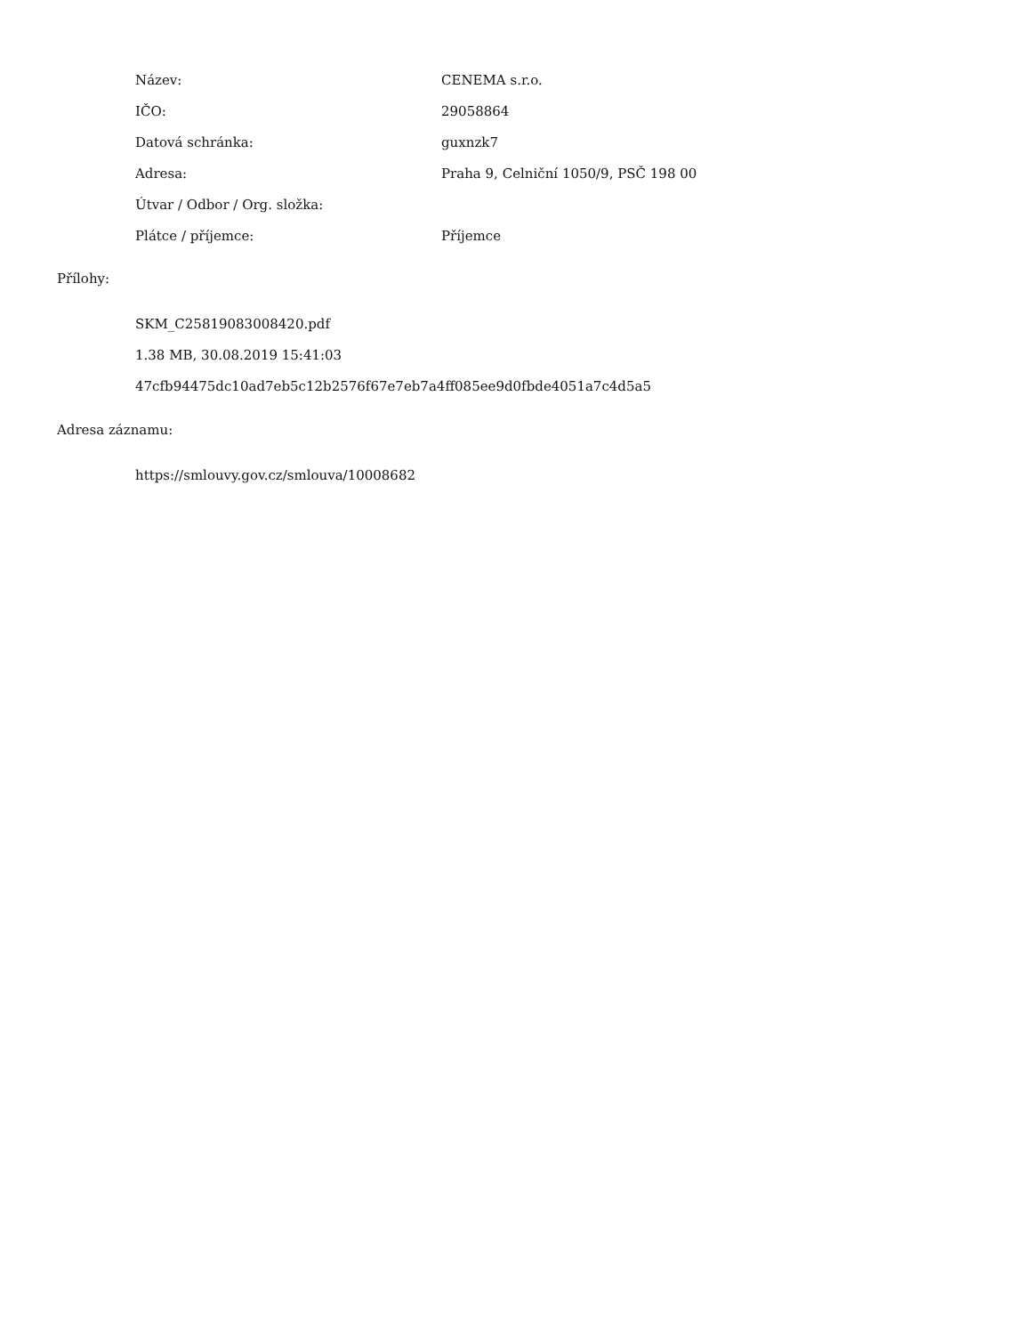| Název: | CENEMA s.r.o. |
| IČO: | 29058864 |
| Datová schránka: | guxnzk7 |
| Adresa: | Praha 9, Celniční 1050/9, PSČ 198 00 |
| Útvar / Odbor / Org. složka: | |
| Plátce / příjemce: | Příjemce |
Přílohy:
SKM_C25819083008420.pdf
1.38 MB, 30.08.2019 15:41:03
47cfb94475dc10ad7eb5c12b2576f67e7eb7a4ff085ee9d0fbde4051a7c4d5a5
Adresa záznamu:
https://smlouvy.gov.cz/smlouva/10008682